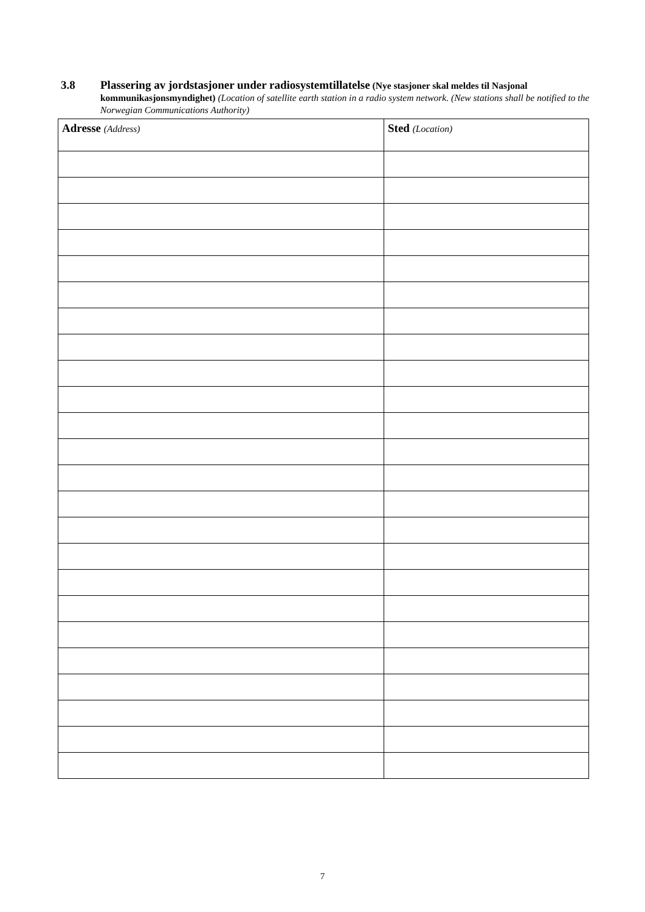3.8 Plassering av jordstasjoner under radiosystemtillatelse (Nye stasjoner skal meldes til Nasjonal kommunikasjonsmyndighet) (Location of satellite earth station in a radio system network. (New stations shall be notified to the Norwegian Communications Authority)
| Adresse (Address) | Sted (Location) |
| --- | --- |
7